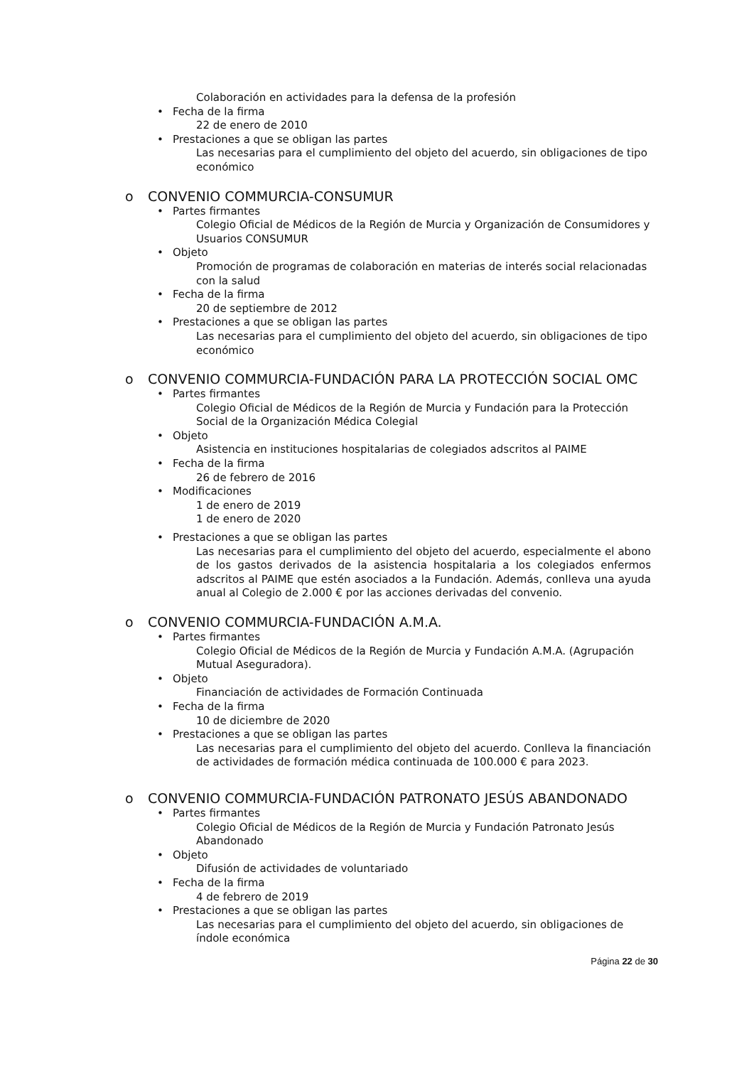Colaboración en actividades para la defensa de la profesión
• Fecha de la firma
22 de enero de 2010
• Prestaciones a que se obligan las partes
Las necesarias para el cumplimiento del objeto del acuerdo, sin obligaciones de tipo económico
o CONVENIO COMMURCIA-CONSUMUR
• Partes firmantes
Colegio Oficial de Médicos de la Región de Murcia y Organización de Consumidores y Usuarios CONSUMUR
• Objeto
Promoción de programas de colaboración en materias de interés social relacionadas con la salud
• Fecha de la firma
20 de septiembre de 2012
• Prestaciones a que se obligan las partes
Las necesarias para el cumplimiento del objeto del acuerdo, sin obligaciones de tipo económico
o CONVENIO COMMURCIA-FUNDACIÓN PARA LA PROTECCIÓN SOCIAL OMC
• Partes firmantes
Colegio Oficial de Médicos de la Región de Murcia y Fundación para la Protección Social de la Organización Médica Colegial
• Objeto
Asistencia en instituciones hospitalarias de colegiados adscritos al PAIME
• Fecha de la firma
26 de febrero de 2016
• Modificaciones
1 de enero de 2019
1 de enero de 2020
• Prestaciones a que se obligan las partes
Las necesarias para el cumplimiento del objeto del acuerdo, especialmente el abono de los gastos derivados de la asistencia hospitalaria a los colegiados enfermos adscritos al PAIME que estén asociados a la Fundación. Además, conlleva una ayuda anual al Colegio de 2.000 € por las acciones derivadas del convenio.
o CONVENIO COMMURCIA-FUNDACIÓN A.M.A.
• Partes firmantes
Colegio Oficial de Médicos de la Región de Murcia y Fundación A.M.A. (Agrupación Mutual Aseguradora).
• Objeto
Financiación de actividades de Formación Continuada
• Fecha de la firma
10 de diciembre de 2020
• Prestaciones a que se obligan las partes
Las necesarias para el cumplimiento del objeto del acuerdo. Conlleva la financiación de actividades de formación médica continuada de 100.000 € para 2023.
o CONVENIO COMMURCIA-FUNDACIÓN PATRONATO JESÚS ABANDONADO
• Partes firmantes
Colegio Oficial de Médicos de la Región de Murcia y Fundación Patronato Jesús Abandonado
• Objeto
Difusión de actividades de voluntariado
• Fecha de la firma
4 de febrero de 2019
• Prestaciones a que se obligan las partes
Las necesarias para el cumplimiento del objeto del acuerdo, sin obligaciones de índole económica
Página 22 de 30